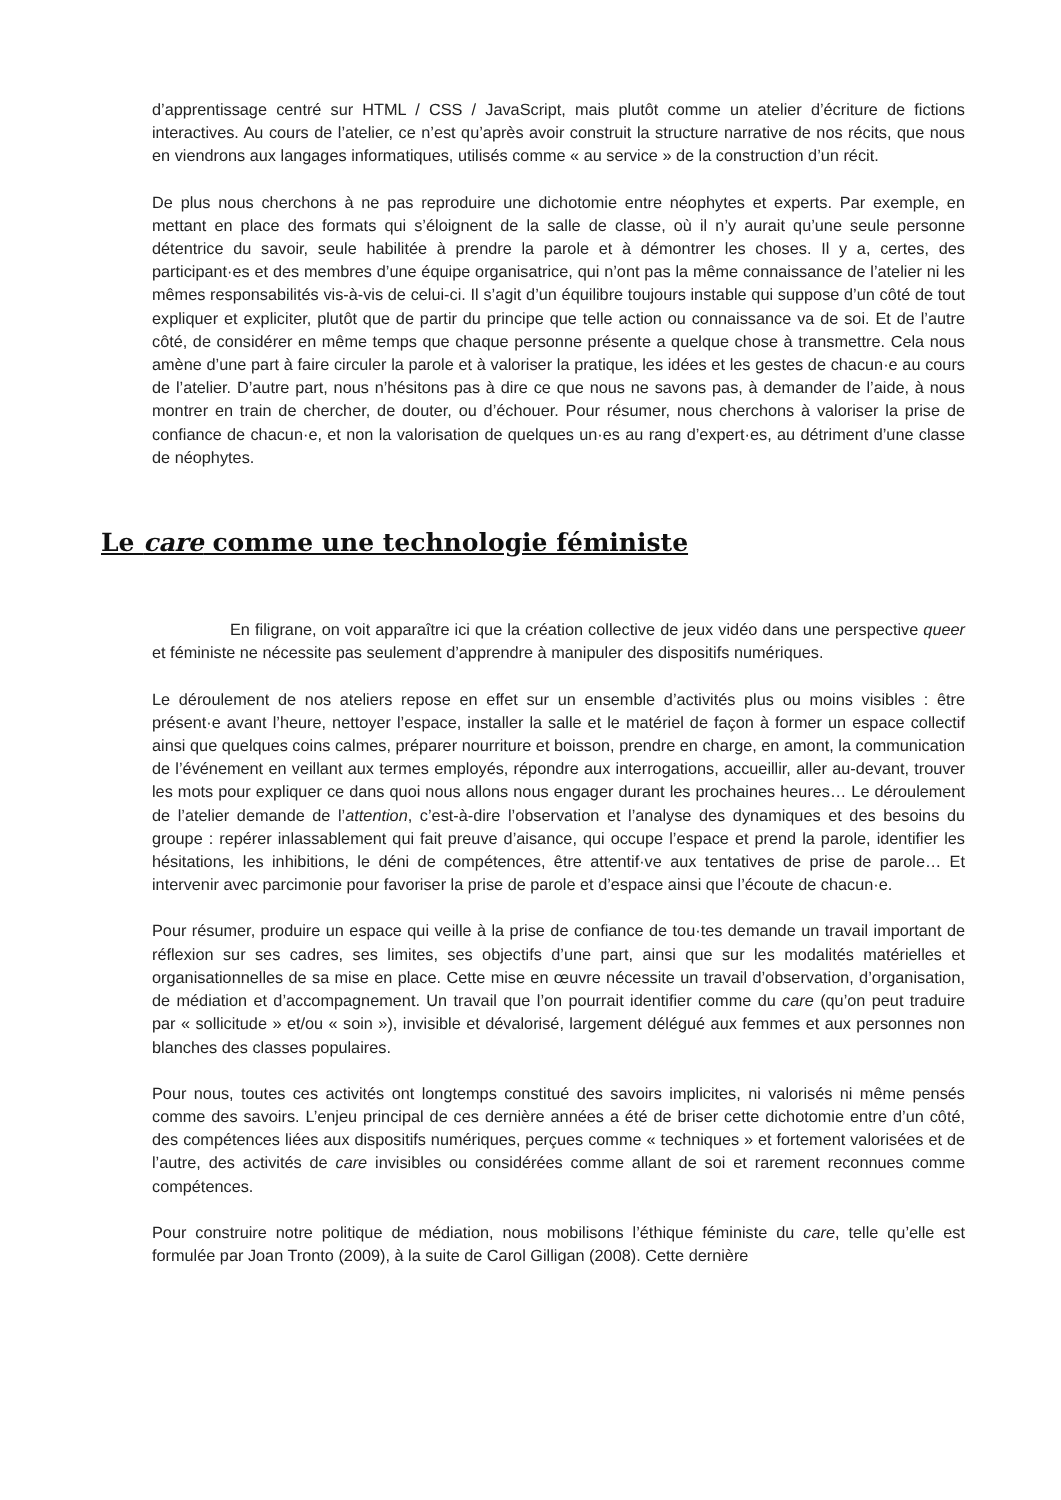d’apprentissage centré sur HTML / CSS / JavaScript, mais plutôt comme un atelier d’écriture de fictions interactives. Au cours de l’atelier, ce n’est qu’après avoir construit la structure narrative de nos récits, que nous en viendrons aux langages informatiques, utilisés comme « au service » de la construction d’un récit.
De plus nous cherchons à ne pas reproduire une dichotomie entre néophytes et experts. Par exemple, en mettant en place des formats qui s’éloignent de la salle de classe, où il n’y aurait qu’une seule personne détentrice du savoir, seule habilitée à prendre la parole et à démontrer les choses. Il y a, certes, des participant·es et des membres d’une équipe organisatrice, qui n’ont pas la même connaissance de l’atelier ni les mêmes responsabilités vis-à-vis de celui-ci. Il s’agit d’un équilibre toujours instable qui suppose d’un côté de tout expliquer et expliciter, plutôt que de partir du principe que telle action ou connaissance va de soi. Et de l’autre côté, de considérer en même temps que chaque personne présente a quelque chose à transmettre. Cela nous amène d’une part à faire circuler la parole et à valoriser la pratique, les idées et les gestes de chacun·e au cours de l’atelier. D’autre part, nous n’hésitons pas à dire ce que nous ne savons pas, à demander de l’aide, à nous montrer en train de chercher, de douter, ou d’échouer. Pour résumer, nous cherchons à valoriser la prise de confiance de chacun·e, et non la valorisation de quelques un·es au rang d’expert·es, au détriment d’une classe de néophytes.
Le care comme une technologie féministe
En filigrane, on voit apparaître ici que la création collective de jeux vidéo dans une perspective queer et féministe ne nécessite pas seulement d’apprendre à manipuler des dispositifs numériques.
Le déroulement de nos ateliers repose en effet sur un ensemble d’activités plus ou moins visibles : être présent·e avant l’heure, nettoyer l’espace, installer la salle et le matériel de façon à former un espace collectif ainsi que quelques coins calmes, préparer nourriture et boisson, prendre en charge, en amont, la communication de l’événement en veillant aux termes employés, répondre aux interrogations, accueillir, aller au-devant, trouver les mots pour expliquer ce dans quoi nous allons nous engager durant les prochaines heures… Le déroulement de l’atelier demande de l’attention, c’est-à-dire l’observation et l’analyse des dynamiques et des besoins du groupe : repérer inlassablement qui fait preuve d’aisance, qui occupe l’espace et prend la parole, identifier les hésitations, les inhibitions, le déni de compétences, être attentif·ve aux tentatives de prise de parole… Et intervenir avec parcimonie pour favoriser la prise de parole et d’espace ainsi que l’écoute de chacun·e.
Pour résumer, produire un espace qui veille à la prise de confiance de tou·tes demande un travail important de réflexion sur ses cadres, ses limites, ses objectifs d’une part, ainsi que sur les modalités matérielles et organisationnelles de sa mise en place. Cette mise en œuvre nécessite un travail d’observation, d’organisation, de médiation et d’accompagnement. Un travail que l’on pourrait identifier comme du care (qu’on peut traduire par « sollicitude » et/ou « soin »), invisible et dévalorisé, largement délégué aux femmes et aux personnes non blanches des classes populaires.
Pour nous, toutes ces activités ont longtemps constitué des savoirs implicites, ni valorisés ni même pensés comme des savoirs. L’enjeu principal de ces dernière années a été de briser cette dichotomie entre d’un côté, des compétences liées aux dispositifs numériques, perçues comme « techniques » et fortement valorisées et de l’autre, des activités de care invisibles ou considérées comme allant de soi et rarement reconnues comme compétences.
Pour construire notre politique de médiation, nous mobilisons l’éthique féministe du care, telle qu’elle est formulée par Joan Tronto (2009), à la suite de Carol Gilligan (2008). Cette dernière